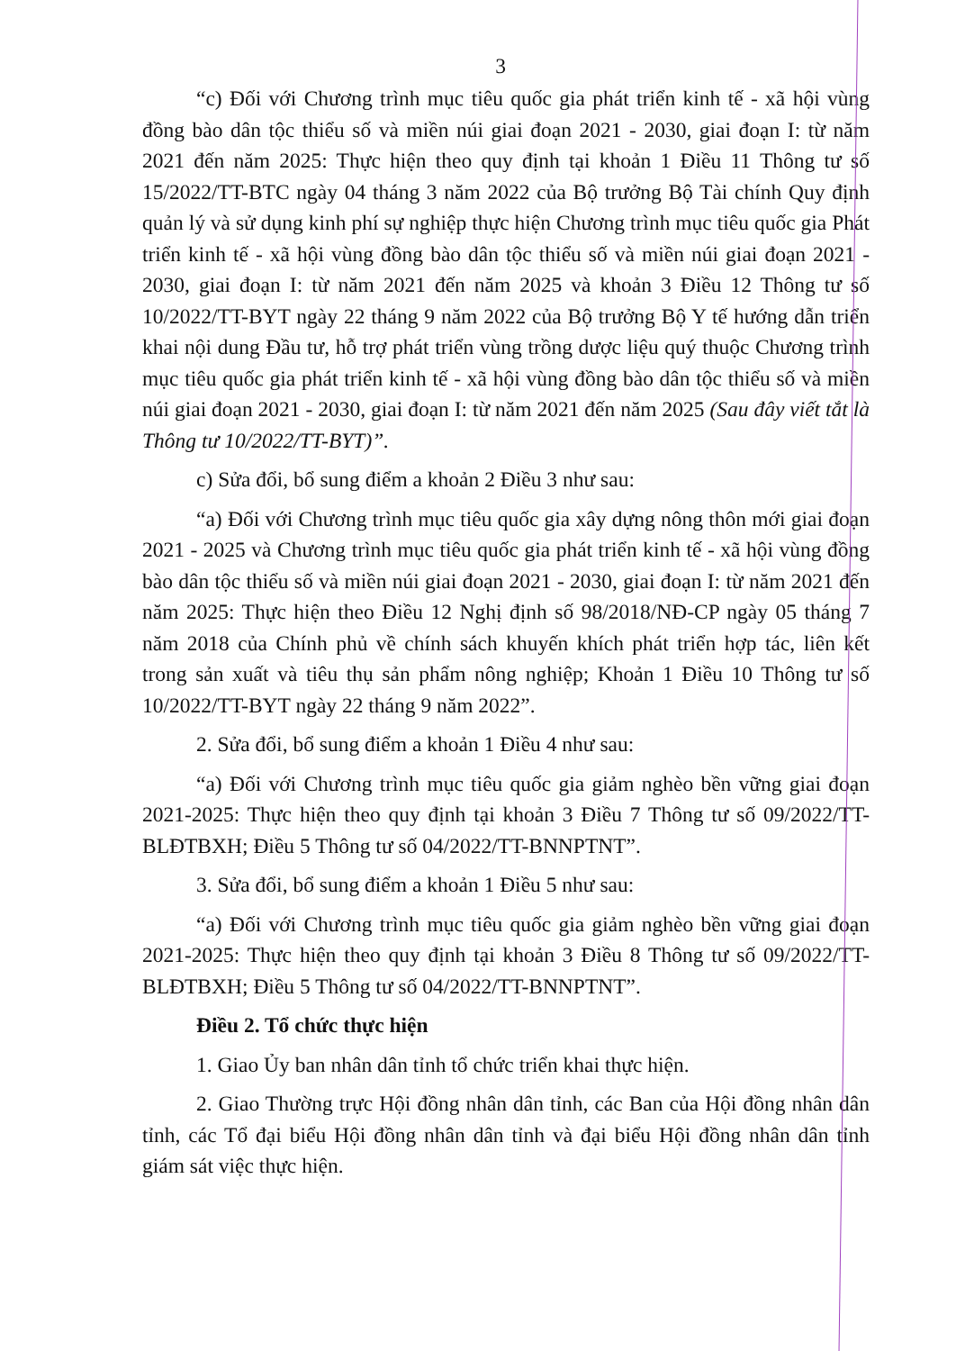3
“c) Đối với Chương trình mục tiêu quốc gia phát triển kinh tế - xã hội vùng đồng bào dân tộc thiểu số và miền núi giai đoạn 2021 - 2030, giai đoạn I: từ năm 2021 đến năm 2025: Thực hiện theo quy định tại khoản 1 Điều 11 Thông tư số 15/2022/TT-BTC ngày 04 tháng 3 năm 2022 của Bộ trưởng Bộ Tài chính Quy định quản lý và sử dụng kinh phí sự nghiệp thực hiện Chương trình mục tiêu quốc gia Phát triển kinh tế - xã hội vùng đồng bào dân tộc thiểu số và miền núi giai đoạn 2021 - 2030, giai đoạn I: từ năm 2021 đến năm 2025 và khoản 3 Điều 12 Thông tư số 10/2022/TT-BYT ngày 22 tháng 9 năm 2022 của Bộ trưởng Bộ Y tế hướng dẫn triển khai nội dung Đầu tư, hỗ trợ phát triển vùng trồng dược liệu quý thuộc Chương trình mục tiêu quốc gia phát triển kinh tế - xã hội vùng đồng bào dân tộc thiểu số và miền núi giai đoạn 2021 - 2030, giai đoạn I: từ năm 2021 đến năm 2025 (Sau đây viết tắt là Thông tư 10/2022/TT-BYT)”.
c) Sửa đổi, bổ sung điểm a khoản 2 Điều 3 như sau:
“a) Đối với Chương trình mục tiêu quốc gia xây dựng nông thôn mới giai đoạn 2021 - 2025 và Chương trình mục tiêu quốc gia phát triển kinh tế - xã hội vùng đồng bào dân tộc thiểu số và miền núi giai đoạn 2021 - 2030, giai đoạn I: từ năm 2021 đến năm 2025: Thực hiện theo Điều 12 Nghị định số 98/2018/NĐ-CP ngày 05 tháng 7 năm 2018 của Chính phủ về chính sách khuyến khích phát triển hợp tác, liên kết trong sản xuất và tiêu thụ sản phẩm nông nghiệp; Khoản 1 Điều 10 Thông tư số 10/2022/TT-BYT ngày 22 tháng 9 năm 2022”.
2. Sửa đổi, bổ sung điểm a khoản 1 Điều 4 như sau:
“a) Đối với Chương trình mục tiêu quốc gia giảm nghèo bền vững giai đoạn 2021-2025: Thực hiện theo quy định tại khoản 3 Điều 7 Thông tư số 09/2022/TT-BLĐTBXH; Điều 5 Thông tư số 04/2022/TT-BNNPTNT”.
3. Sửa đổi, bổ sung điểm a khoản 1 Điều 5 như sau:
“a) Đối với Chương trình mục tiêu quốc gia giảm nghèo bền vững giai đoạn 2021-2025: Thực hiện theo quy định tại khoản 3 Điều 8 Thông tư số 09/2022/TT-BLĐTBXH; Điều 5 Thông tư số 04/2022/TT-BNNPTNT”.
Điều 2. Tổ chức thực hiện
1. Giao Ủy ban nhân dân tỉnh tổ chức triển khai thực hiện.
2. Giao Thường trực Hội đồng nhân dân tỉnh, các Ban của Hội đồng nhân dân tỉnh, các Tổ đại biểu Hội đồng nhân dân tỉnh và đại biểu Hội đồng nhân dân tỉnh giám sát việc thực hiện.